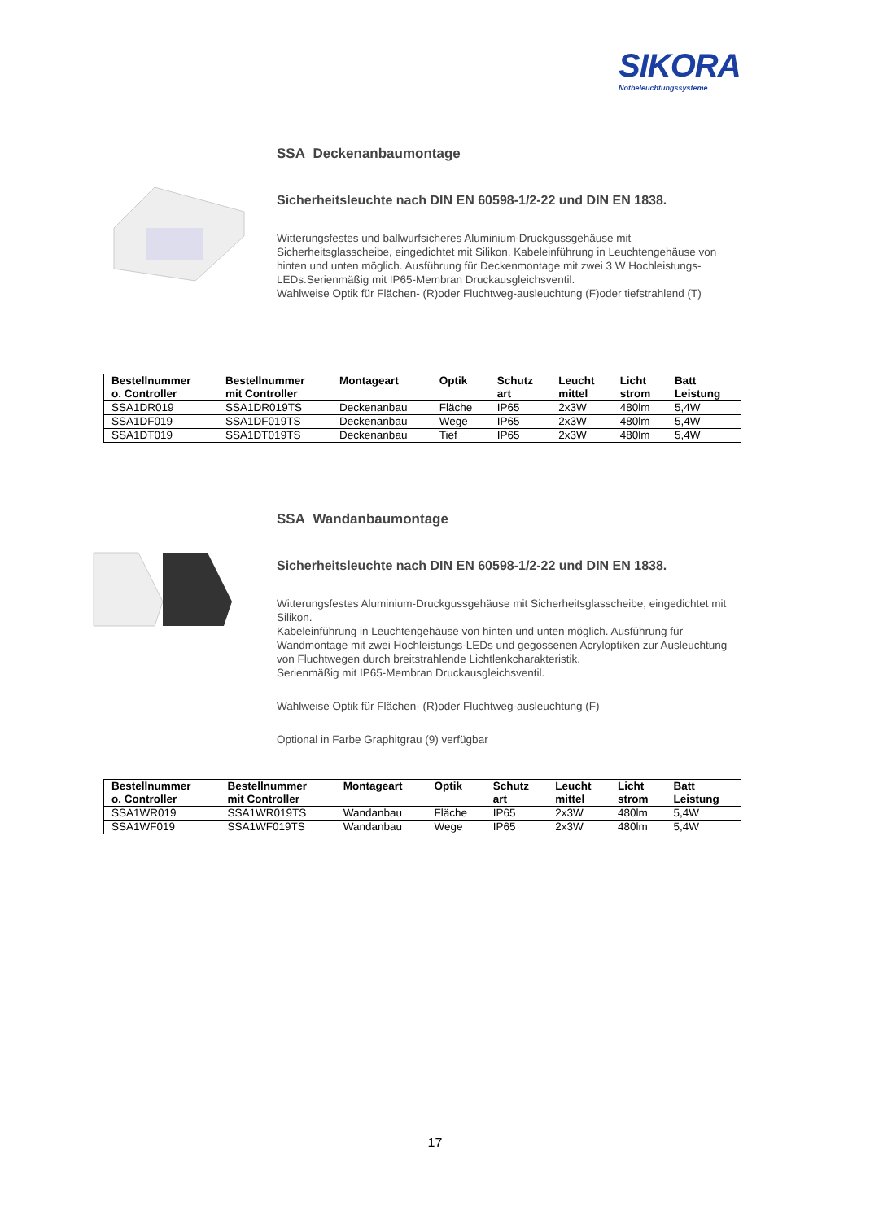SIKORA
Notbeleuchtungssysteme
SSA Deckenanbaumontage
Sicherheitsleuchte nach DIN EN 60598-1/2-22 und DIN EN 1838.
Witterungsfestes und ballwurfsicheres Aluminium-Druckgussgehäuse mit Sicherheitsglasscheibe, eingedichtet mit Silikon. Kabeleinführung in Leuchtengehäuse von hinten und unten möglich. Ausführung für Deckenmontage mit zwei 3 W Hochleistungs-LEDs.Serienmäßig mit IP65-Membran Druckausgleichsventil.
Wahlweise Optik für Flächen- (R)oder Fluchtweg-ausleuchtung (F)oder tiefstrahlend (T)
| Bestellnummer o. Controller | Bestellnummer mit Controller | Montageart | Optik | Schutz art | Leucht mittel | Licht strom | Batt Leistung |
| --- | --- | --- | --- | --- | --- | --- | --- |
| SSA1DR019 | SSA1DR019TS | Deckenanbau | Fläche | IP65 | 2x3W | 480lm | 5,4W |
| SSA1DF019 | SSA1DF019TS | Deckenanbau | Wege | IP65 | 2x3W | 480lm | 5,4W |
| SSA1DT019 | SSA1DT019TS | Deckenanbau | Tief | IP65 | 2x3W | 480lm | 5,4W |
SSA Wandanbaumontage
Sicherheitsleuchte nach DIN EN 60598-1/2-22 und DIN EN 1838.
Witterungsfestes Aluminium-Druckgussgehäuse mit Sicherheitsglasscheibe, eingedichtet mit Silikon.
Kabeleinführung in Leuchtengehäuse von hinten und unten möglich. Ausführung für Wandmontage mit zwei Hochleistungs-LEDs und gegossenen Acryloptiken zur Ausleuchtung von Fluchtwegen durch breitstrahlende Lichtlenkcharakteristik.
Serienmäßig mit IP65-Membran Druckausgleichsventil.
Wahlweise Optik für Flächen- (R)oder Fluchtweg-ausleuchtung (F)
Optional in Farbe Graphitgrau (9) verfügbar
| Bestellnummer o. Controller | Bestellnummer mit Controller | Montageart | Optik | Schutz art | Leucht mittel | Licht strom | Batt Leistung |
| --- | --- | --- | --- | --- | --- | --- | --- |
| SSA1WR019 | SSA1WR019TS | Wandanbau | Fläche | IP65 | 2x3W | 480lm | 5,4W |
| SSA1WF019 | SSA1WF019TS | Wandanbau | Wege | IP65 | 2x3W | 480lm | 5,4W |
17